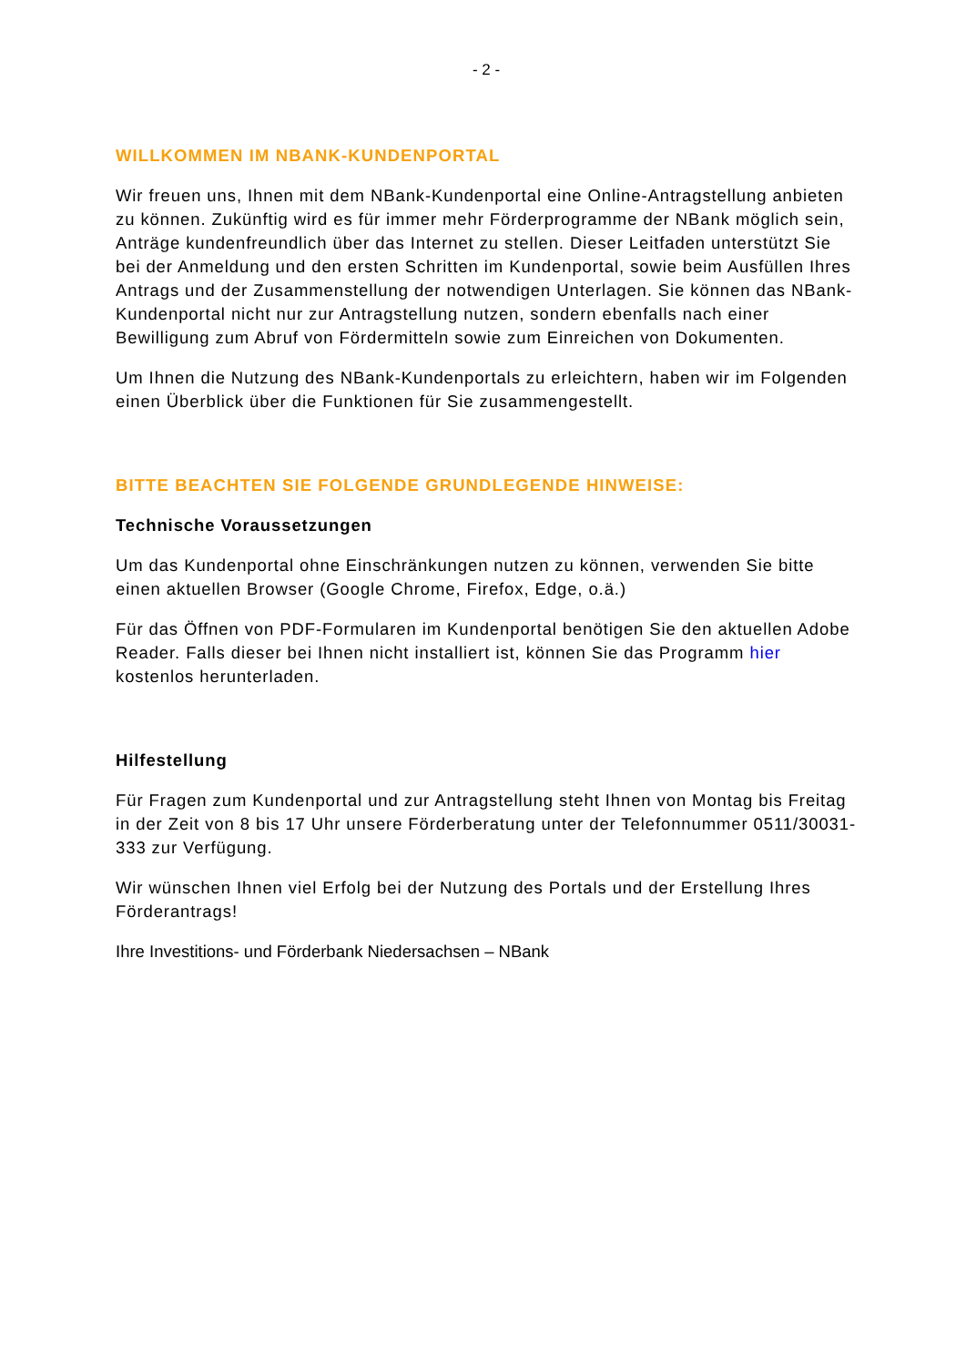- 2 -
WILLKOMMEN IM NBANK-KUNDENPORTAL
Wir freuen uns, Ihnen mit dem NBank-Kundenportal eine Online-Antragstellung anbieten zu können. Zukünftig wird es für immer mehr Förderprogramme der NBank möglich sein, Anträge kundenfreundlich über das Internet zu stellen. Dieser Leitfaden unterstützt Sie bei der Anmeldung und den ersten Schritten im Kundenportal, sowie beim Ausfüllen Ihres Antrags und der Zusammenstellung der notwendigen Unterlagen. Sie können das NBank- Kundenportal nicht nur zur Antragstellung nutzen, sondern ebenfalls nach einer Bewilligung zum Abruf von Fördermitteln sowie zum Einreichen von Dokumenten.
Um Ihnen die Nutzung des NBank-Kundenportals zu erleichtern, haben wir im Folgenden einen Überblick über die Funktionen für Sie zusammengestellt.
BITTE BEACHTEN SIE FOLGENDE GRUNDLEGENDE HINWEISE:
Technische Voraussetzungen
Um das Kundenportal ohne Einschränkungen nutzen zu können, verwenden Sie bitte einen aktuellen Browser (Google Chrome, Firefox, Edge, o.ä.)
Für das Öffnen von PDF-Formularen im Kundenportal benötigen Sie den aktuellen Adobe Reader. Falls dieser bei Ihnen nicht installiert ist, können Sie das Programm hier kostenlos herunterladen.
Hilfestellung
Für Fragen zum Kundenportal und zur Antragstellung steht Ihnen von Montag bis Freitag in der Zeit von 8 bis 17 Uhr unsere Förderberatung unter der Telefonnummer 0511/30031-333 zur Verfügung.
Wir wünschen Ihnen viel Erfolg bei der Nutzung des Portals und der Erstellung Ihres Förderantrags!
Ihre Investitions- und Förderbank Niedersachsen – NBank